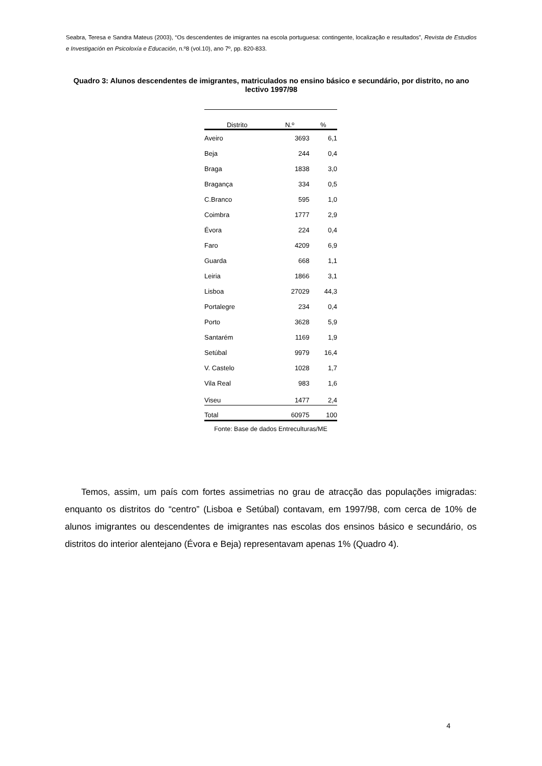Seabra, Teresa e Sandra Mateus (2003), “Os descendentes de imigrantes na escola portuguesa: contingente, localização e resultados”, Revista de Estudios e Investigación en Psicoloxía e Educación, n.º8 (vol.10), ano 7º, pp. 820-833.
Quadro 3: Alunos descendentes de imigrantes, matriculados no ensino básico e secundário, por distrito, no ano lectivo 1997/98
| Distrito | N.º | % |
| --- | --- | --- |
| Aveiro | 3693 | 6,1 |
| Beja | 244 | 0,4 |
| Braga | 1838 | 3,0 |
| Bragança | 334 | 0,5 |
| C.Branco | 595 | 1,0 |
| Coimbra | 1777 | 2,9 |
| Évora | 224 | 0,4 |
| Faro | 4209 | 6,9 |
| Guarda | 668 | 1,1 |
| Leiria | 1866 | 3,1 |
| Lisboa | 27029 | 44,3 |
| Portalegre | 234 | 0,4 |
| Porto | 3628 | 5,9 |
| Santarém | 1169 | 1,9 |
| Setúbal | 9979 | 16,4 |
| V. Castelo | 1028 | 1,7 |
| Vila Real | 983 | 1,6 |
| Viseu | 1477 | 2,4 |
| Total | 60975 | 100 |
Fonte: Base de dados Entreculturas/ME
Temos, assim, um país com fortes assimetrias no grau de atracção das populações imigradas: enquanto os distritos do “centro” (Lisboa e Setúbal) contavam, em 1997/98, com cerca de 10% de alunos imigrantes ou descendentes de imigrantes nas escolas dos ensinos básico e secundário, os distritos do interior alentejano (Évora e Beja) representavam apenas 1% (Quadro 4).
4